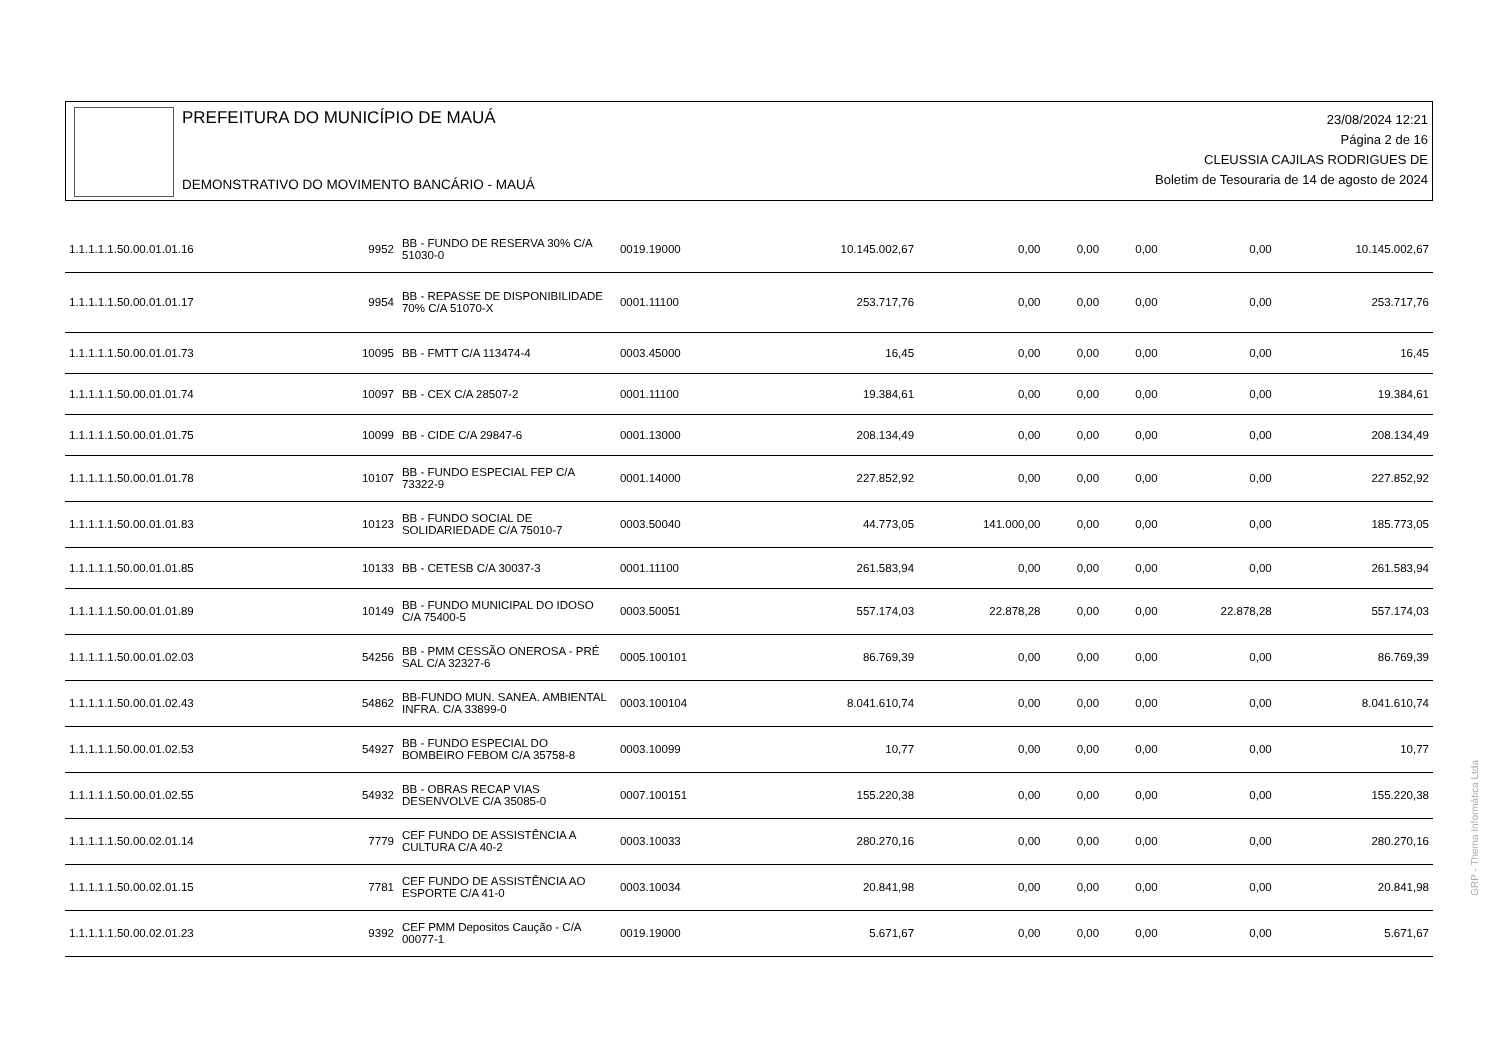PREFEITURA DO MUNICÍPIO DE MAUÁ
DEMONSTRATIVO DO MOVIMENTO BANCÁRIO - MAUÁ
23/08/2024 12:21
Página 2 de 16
CLEUSSIA CAJILAS RODRIGUES DE
Boletim de Tesouraria de 14 de agosto de 2024
| 1.1.1.1.1.50.00.01.01.16 | 9952 | BB - FUNDO DE RESERVA 30% C/A 51030-0 | 0019.19000 | 10.145.002,67 | 0,00 | 0,00 | 0,00 | 0,00 | 10.145.002,67 |
| 1.1.1.1.1.50.00.01.01.17 | 9954 | BB - REPASSE DE DISPONIBILIDADE 70% C/A 51070-X | 0001.11100 | 253.717,76 | 0,00 | 0,00 | 0,00 | 0,00 | 253.717,76 |
| 1.1.1.1.1.50.00.01.01.73 | 10095 | BB - FMTT C/A 113474-4 | 0003.45000 | 16,45 | 0,00 | 0,00 | 0,00 | 0,00 | 16,45 |
| 1.1.1.1.1.50.00.01.01.74 | 10097 | BB - CEX C/A 28507-2 | 0001.11100 | 19.384,61 | 0,00 | 0,00 | 0,00 | 0,00 | 19.384,61 |
| 1.1.1.1.1.50.00.01.01.75 | 10099 | BB - CIDE C/A 29847-6 | 0001.13000 | 208.134,49 | 0,00 | 0,00 | 0,00 | 0,00 | 208.134,49 |
| 1.1.1.1.1.50.00.01.01.78 | 10107 | BB - FUNDO ESPECIAL FEP C/A 73322-9 | 0001.14000 | 227.852,92 | 0,00 | 0,00 | 0,00 | 0,00 | 227.852,92 |
| 1.1.1.1.1.50.00.01.01.83 | 10123 | BB - FUNDO SOCIAL DE SOLIDARIEDADE C/A 75010-7 | 0003.50040 | 44.773,05 | 141.000,00 | 0,00 | 0,00 | 0,00 | 185.773,05 |
| 1.1.1.1.1.50.00.01.01.85 | 10133 | BB - CETESB C/A 30037-3 | 0001.11100 | 261.583,94 | 0,00 | 0,00 | 0,00 | 0,00 | 261.583,94 |
| 1.1.1.1.1.50.00.01.01.89 | 10149 | BB - FUNDO MUNICIPAL DO IDOSO C/A 75400-5 | 0003.50051 | 557.174,03 | 22.878,28 | 0,00 | 0,00 | 22.878,28 | 557.174,03 |
| 1.1.1.1.1.50.00.01.02.03 | 54256 | BB - PMM CESSÃO ONEROSA - PRÉ SAL C/A 32327-6 | 0005.100101 | 86.769,39 | 0,00 | 0,00 | 0,00 | 0,00 | 86.769,39 |
| 1.1.1.1.1.50.00.01.02.43 | 54862 | BB-FUNDO MUN. SANEA. AMBIENTAL INFRA. C/A 33899-0 | 0003.100104 | 8.041.610,74 | 0,00 | 0,00 | 0,00 | 0,00 | 8.041.610,74 |
| 1.1.1.1.1.50.00.01.02.53 | 54927 | BB - FUNDO ESPECIAL DO BOMBEIRO FEBOM C/A 35758-8 | 0003.10099 | 10,77 | 0,00 | 0,00 | 0,00 | 0,00 | 10,77 |
| 1.1.1.1.1.50.00.01.02.55 | 54932 | BB - OBRAS RECAP VIAS DESENVOLVE C/A 35085-0 | 0007.100151 | 155.220,38 | 0,00 | 0,00 | 0,00 | 0,00 | 155.220,38 |
| 1.1.1.1.1.50.00.02.01.14 | 7779 | CEF FUNDO DE ASSISTÊNCIA A CULTURA C/A 40-2 | 0003.10033 | 280.270,16 | 0,00 | 0,00 | 0,00 | 0,00 | 280.270,16 |
| 1.1.1.1.1.50.00.02.01.15 | 7781 | CEF FUNDO DE ASSISTÊNCIA AO ESPORTE C/A 41-0 | 0003.10034 | 20.841,98 | 0,00 | 0,00 | 0,00 | 0,00 | 20.841,98 |
| 1.1.1.1.1.50.00.02.01.23 | 9392 | CEF PMM Depositos Caução - C/A 00077-1 | 0019.19000 | 5.671,67 | 0,00 | 0,00 | 0,00 | 0,00 | 5.671,67 |
GRP - Thema Informática Ltda